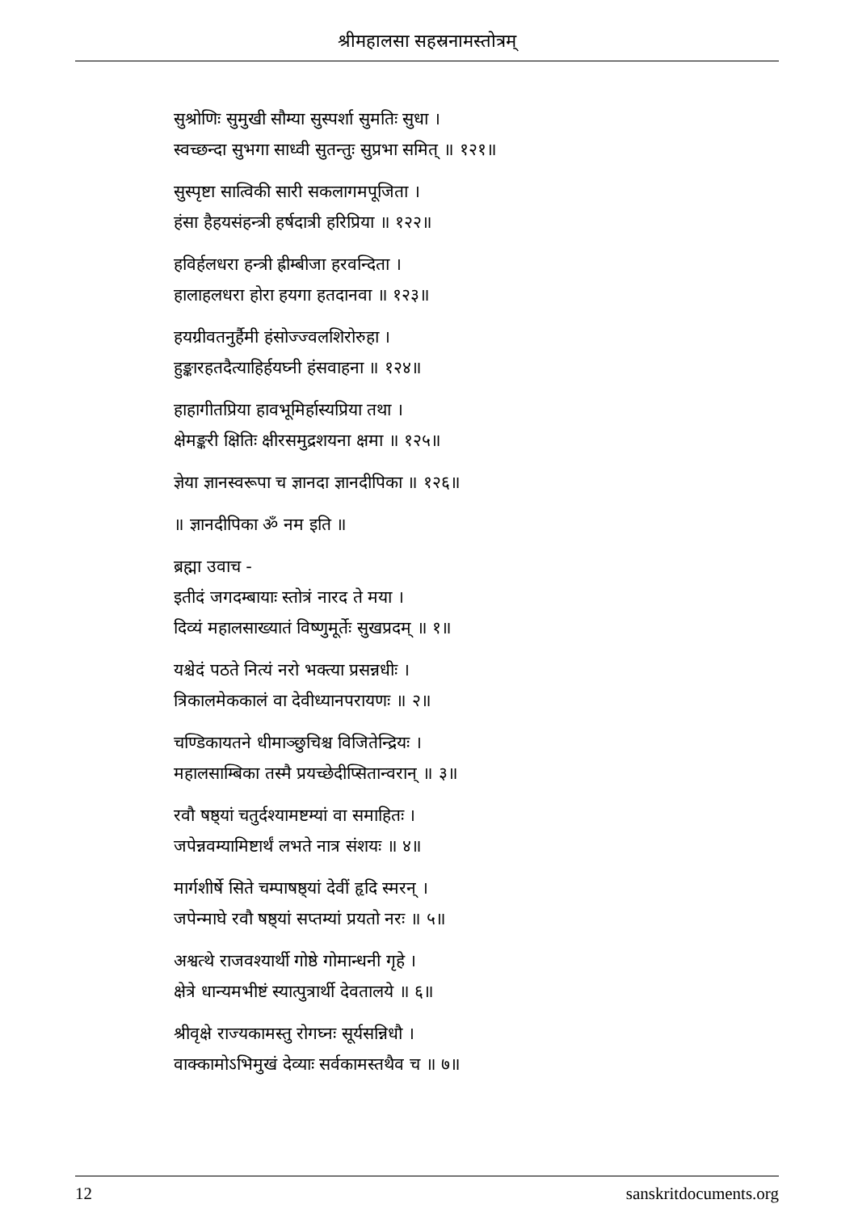श्रीमहालसा सहस्रनामस्तोत्रम्
सुश्रोणिः सुमुखी सौम्या सुस्पर्शा सुमतिः सुधा ।
स्वच्छन्दा सुभगा साध्वी सुतन्तुः सुप्रभा समित् ॥ १२१॥
सुस्पृष्टा सात्विकी सारी सकलागमपूजिता ।
हंसा हैहयसंहन्त्री हर्षदात्री हरिप्रिया ॥ १२२॥
हविर्हलधरा हन्त्री ह्रीम्बीजा हरवन्दिता ।
हालाहलधरा होरा हयगा हतदानवा ॥ १२३॥
हयग्रीवतनुर्हैमी हंसोज्ज्वलशिरोरुहा ।
हुङ्कारहतदैत्याहिर्हयघ्नी हंसवाहना ॥ १२४॥
हाहागीतप्रिया हावभूमिर्हास्यप्रिया तथा ।
क्षेमङ्करी क्षितिः क्षीरसमुद्रशयना क्षमा ॥ १२५॥
ज्ञेया ज्ञानस्वरूपा च ज्ञानदा ज्ञानदीपिका ॥ १२६॥
॥ ज्ञानदीपिका ॐ नम इति ॥
ब्रह्मा उवाच -
इतीदं जगदम्बायाः स्तोत्रं नारद ते मया ।
दिव्यं महालसाख्यातं विष्णुमूर्तेः सुखप्रदम् ॥ १॥
यश्चेदं पठते नित्यं नरो भक्त्या प्रसन्नधीः ।
त्रिकालमेककालं वा देवीध्यानपरायणः ॥ २॥
चण्डिकायतने धीमाञ्छुचिश्च विजितेन्द्रियः ।
महालसाम्बिका तस्मै प्रयच्छेदीप्सितान्वरान् ॥ ३॥
रवौ षष्ठ्यां चतुर्दश्यामष्टम्यां वा समाहितः ।
जपेन्नवम्यामिष्टार्थं लभते नात्र संशयः ॥ ४॥
मार्गशीर्षे सिते चम्पाषष्ठ्यां देवीं हृदि स्मरन् ।
जपेन्माघे रवौ षष्ठ्यां सप्तम्यां प्रयतो नरः ॥ ५॥
अश्वत्थे राजवश्यार्थी गोष्ठे गोमान्धनी गृहे ।
क्षेत्रे धान्यमभीष्टं स्यात्पुत्रार्थी देवतालये ॥ ६॥
श्रीवृक्षे राज्यकामस्तु रोगघ्नः सूर्यसन्निधौ ।
वाक्कामोऽभिमुखं देव्याः सर्वकामस्तथैव च ॥ ७॥
12 sanskritdocuments.org